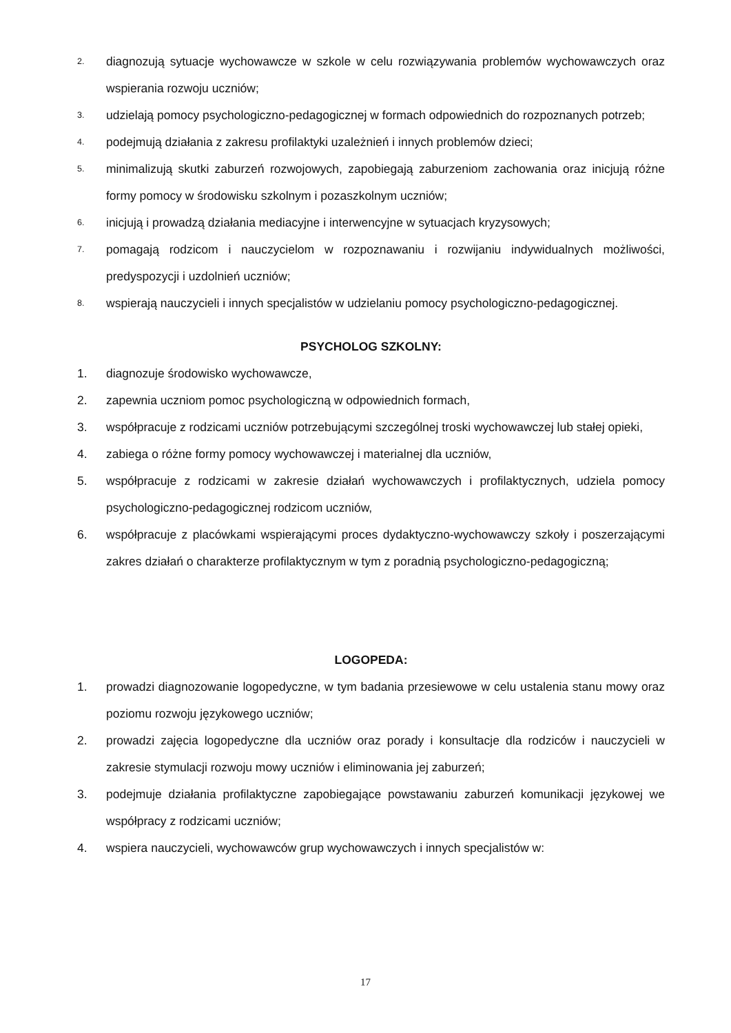2. diagnozują sytuacje wychowawcze w szkole w celu rozwiązywania problemów wychowawczych oraz wspierania rozwoju uczniów;
3. udzielają pomocy psychologiczno-pedagogicznej w formach odpowiednich do rozpoznanych potrzeb;
4. podejmują działania z zakresu profilaktyki uzależnień i innych problemów dzieci;
5. minimalizują skutki zaburzeń rozwojowych, zapobiegają zaburzeniom zachowania oraz inicjują różne formy pomocy w środowisku szkolnym i pozaszkolnym uczniów;
6. inicjują i prowadzą działania mediacyjne i interwencyjne w sytuacjach kryzysowych;
7. pomagają rodzicom i nauczycielom w rozpoznawaniu i rozwijaniu indywidualnych możliwości, predyspozycji i uzdolnień uczniów;
8. wspierają nauczycieli i innych specjalistów w udzielaniu pomocy psychologiczno-pedagogicznej.
PSYCHOLOG SZKOLNY:
1. diagnozuje środowisko wychowawcze,
2. zapewnia uczniom pomoc psychologiczną w odpowiednich formach,
3. współpracuje z rodzicami uczniów potrzebującymi szczególnej troski wychowawczej lub stałej opieki,
4. zabiega o różne formy pomocy wychowawczej i materialnej dla uczniów,
5. współpracuje z rodzicami w zakresie działań wychowawczych i profilaktycznych, udziela pomocy psychologiczno-pedagogicznej rodzicom uczniów,
6. współpracuje z placówkami wspierającymi proces dydaktyczno-wychowawczy szkoły i poszerzającymi zakres działań o charakterze profilaktycznym w tym z poradnią psychologiczno-pedagogiczną;
LOGOPEDA:
1. prowadzi diagnozowanie logopedyczne, w tym badania przesiewowe w celu ustalenia stanu mowy oraz poziomu rozwoju językowego uczniów;
2. prowadzi zajęcia logopedyczne dla uczniów oraz porady i konsultacje dla rodziców i nauczycieli w zakresie stymulacji rozwoju mowy uczniów i eliminowania jej zaburzeń;
3. podejmuje działania profilaktyczne zapobiegające powstawaniu zaburzeń komunikacji językowej we współpracy z rodzicami uczniów;
4. wspiera nauczycieli, wychowawców grup wychowawczych i innych specjalistów w:
17